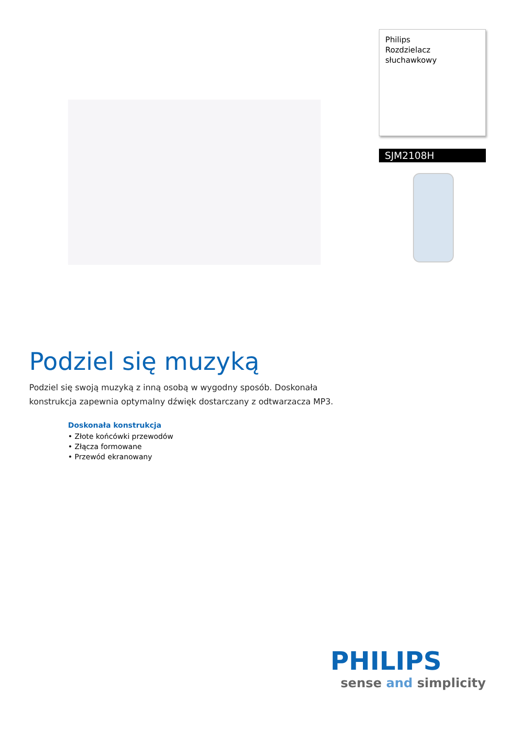Philips
Rozdzielacz słuchawkowy
SJM2108H
Podziel się muzyką
Podziel się swoją muzyką z inną osobą w wygodny sposób. Doskonała konstrukcja zapewnia optymalny dźwięk dostarczany z odtwarzacza MP3.
Doskonała konstrukcja
• Złote końcówki przewodów
• Złącza formowane
• Przewód ekranowany
PHILIPS
sense and simplicity